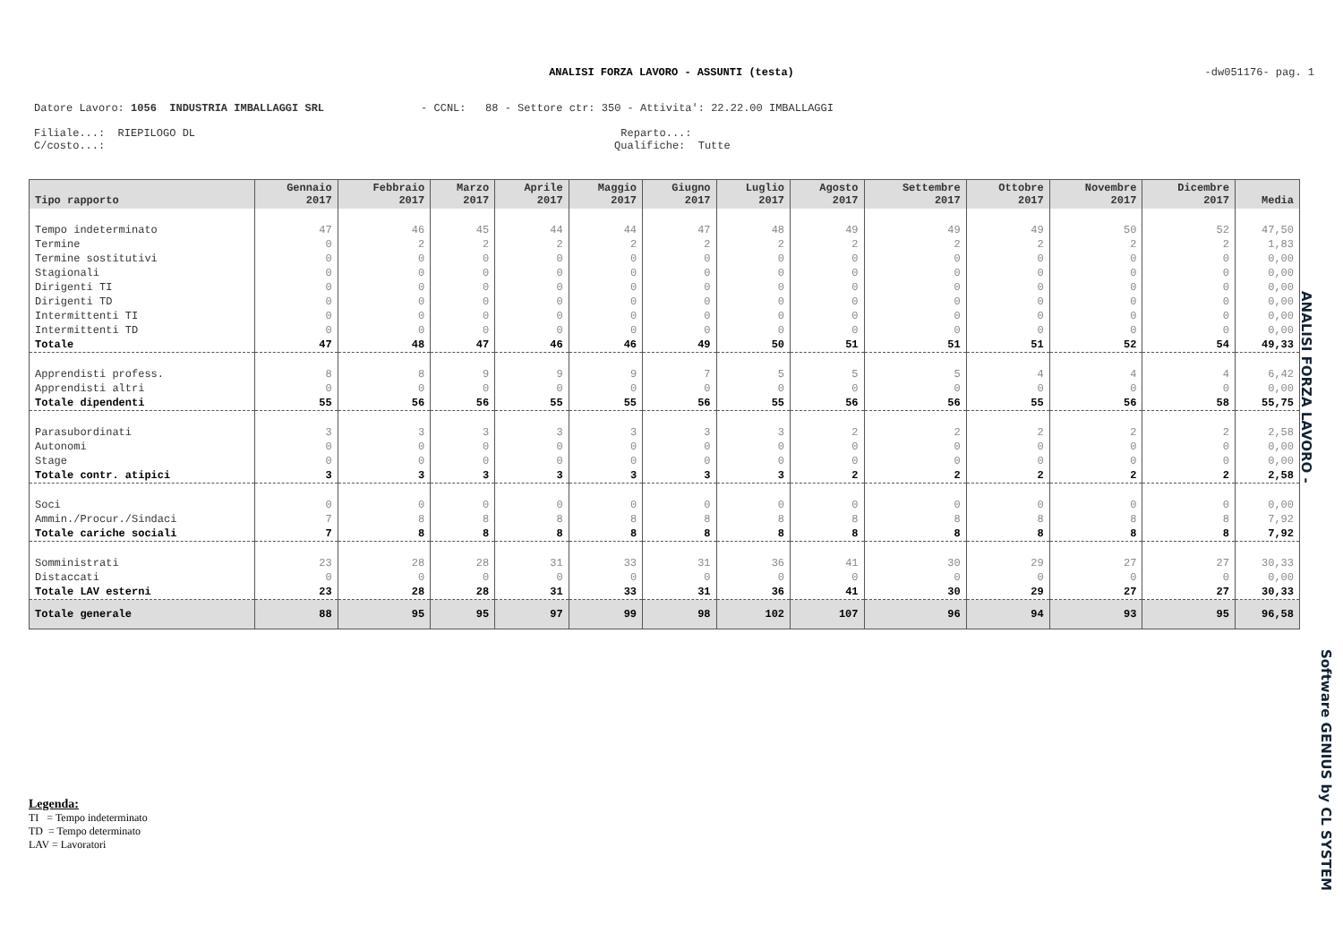ANALISI FORZA LAVORO - ASSUNTI (testa)
-dw051176- pag. 1
Datore Lavoro: 1056 INDUSTRIA IMBALLAGGI SRL - CCNL: 88 - Settore ctr: 350 - Attivita': 22.22.00 IMBALLAGGI
Filiale...: RIEPILOGO DL Reparto...:
C/costo...: Qualifiche: Tutte
| Tipo rapporto | Gennaio 2017 | Febbraio 2017 | Marzo 2017 | Aprile 2017 | Maggio 2017 | Giugno 2017 | Luglio 2017 | Agosto 2017 | Settembre 2017 | Ottobre 2017 | Novembre 2017 | Dicembre 2017 | Media |
| --- | --- | --- | --- | --- | --- | --- | --- | --- | --- | --- | --- | --- | --- |
| Tempo indeterminato | 47 | 46 | 45 | 44 | 44 | 47 | 48 | 49 | 49 | 49 | 50 | 52 | 47,50 |
| Termine | 0 | 2 | 2 | 2 | 2 | 2 | 2 | 2 | 2 | 2 | 2 | 2 | 1,83 |
| Termine sostitutivi | 0 | 0 | 0 | 0 | 0 | 0 | 0 | 0 | 0 | 0 | 0 | 0 | 0,00 |
| Stagionali | 0 | 0 | 0 | 0 | 0 | 0 | 0 | 0 | 0 | 0 | 0 | 0 | 0,00 |
| Dirigenti TI | 0 | 0 | 0 | 0 | 0 | 0 | 0 | 0 | 0 | 0 | 0 | 0 | 0,00 |
| Dirigenti TD | 0 | 0 | 0 | 0 | 0 | 0 | 0 | 0 | 0 | 0 | 0 | 0 | 0,00 |
| Intermittenti TI | 0 | 0 | 0 | 0 | 0 | 0 | 0 | 0 | 0 | 0 | 0 | 0 | 0,00 |
| Intermittenti TD | 0 | 0 | 0 | 0 | 0 | 0 | 0 | 0 | 0 | 0 | 0 | 0 | 0,00 |
| Totale | 47 | 48 | 47 | 46 | 46 | 49 | 50 | 51 | 51 | 51 | 52 | 54 | 49,33 |
| Apprendisti profess. | 8 | 8 | 9 | 9 | 9 | 7 | 5 | 5 | 5 | 4 | 4 | 4 | 6,42 |
| Apprendisti altri | 0 | 0 | 0 | 0 | 0 | 0 | 0 | 0 | 0 | 0 | 0 | 0 | 0,00 |
| Totale dipendenti | 55 | 56 | 56 | 55 | 55 | 56 | 55 | 56 | 56 | 55 | 56 | 58 | 55,75 |
| Parasubordinati | 3 | 3 | 3 | 3 | 3 | 3 | 3 | 2 | 2 | 2 | 2 | 2 | 2,58 |
| Autonomi | 0 | 0 | 0 | 0 | 0 | 0 | 0 | 0 | 0 | 0 | 0 | 0 | 0,00 |
| Stage | 0 | 0 | 0 | 0 | 0 | 0 | 0 | 0 | 0 | 0 | 0 | 0 | 0,00 |
| Totale contr. atipici | 3 | 3 | 3 | 3 | 3 | 3 | 3 | 2 | 2 | 2 | 2 | 2 | 2,58 |
| Soci | 0 | 0 | 0 | 0 | 0 | 0 | 0 | 0 | 0 | 0 | 0 | 0 | 0,00 |
| Ammin./Procur./Sindaci | 7 | 8 | 8 | 8 | 8 | 8 | 8 | 8 | 8 | 8 | 8 | 8 | 7,92 |
| Totale cariche sociali | 7 | 8 | 8 | 8 | 8 | 8 | 8 | 8 | 8 | 8 | 8 | 8 | 7,92 |
| Somministrati | 23 | 28 | 28 | 31 | 33 | 31 | 36 | 41 | 30 | 29 | 27 | 27 | 30,33 |
| Distaccati | 0 | 0 | 0 | 0 | 0 | 0 | 0 | 0 | 0 | 0 | 0 | 0 | 0,00 |
| Totale LAV esterni | 23 | 28 | 28 | 31 | 33 | 31 | 36 | 41 | 30 | 29 | 27 | 27 | 30,33 |
| Totale generale | 88 | 95 | 95 | 97 | 99 | 98 | 102 | 107 | 96 | 94 | 93 | 95 | 96,58 |
ANALISI FORZA LAVORO -
Software GENIUS by CL SYSTEM
Legenda:
TI = Tempo indeterminato
TD = Tempo determinato
LAV = Lavoratori